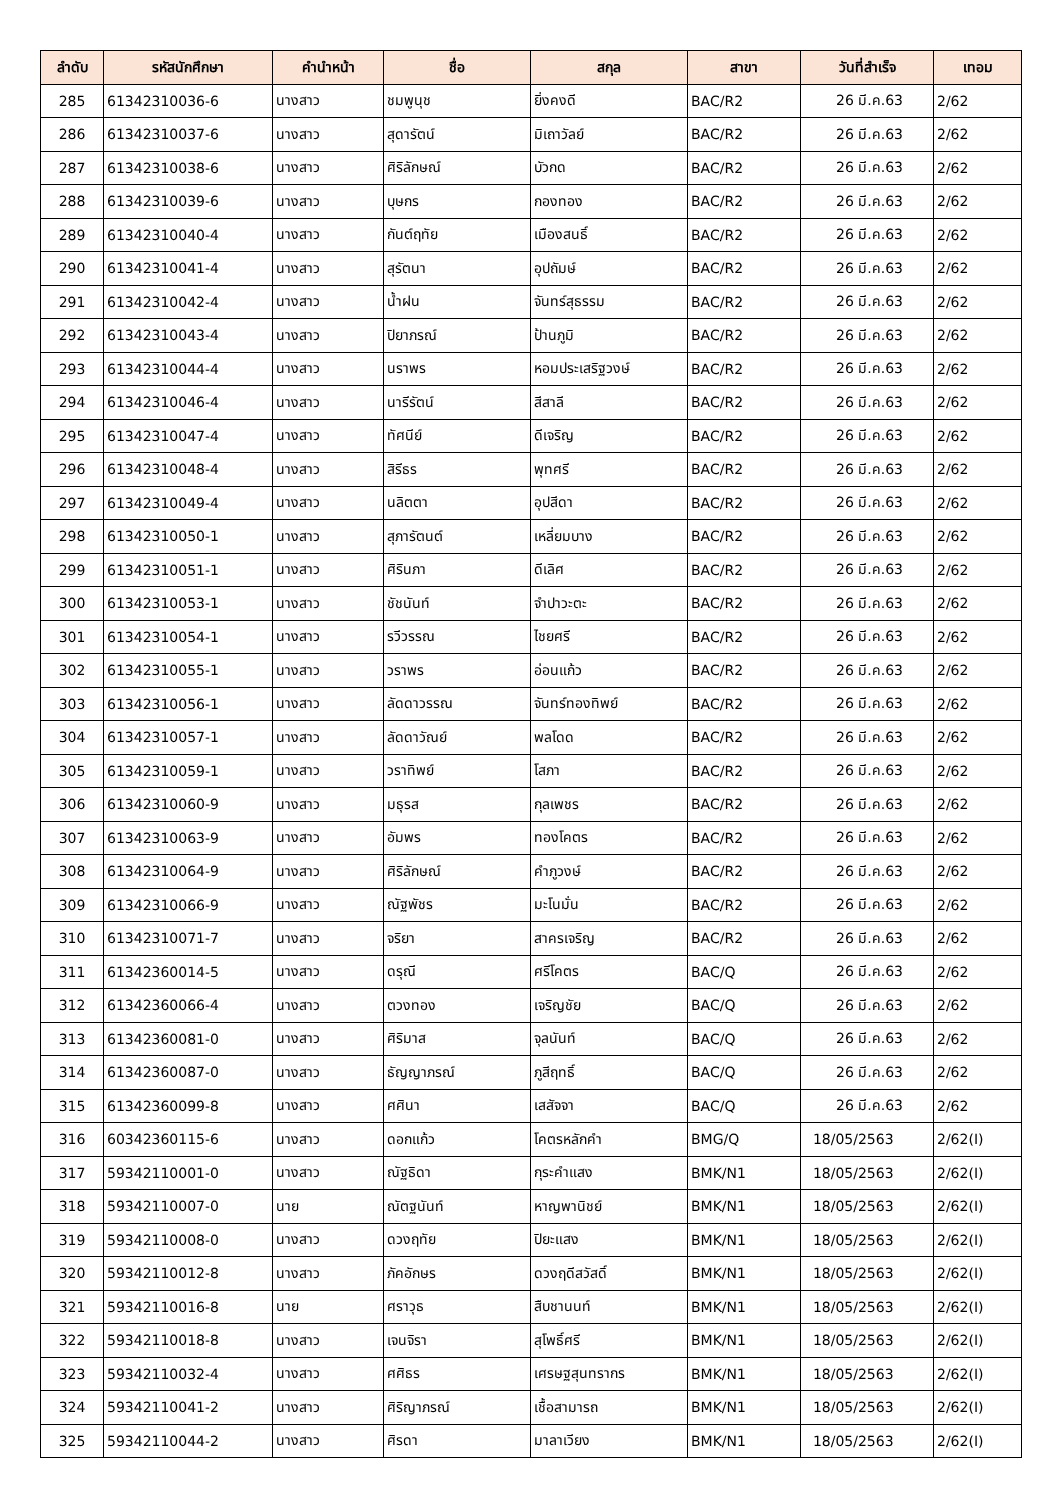| ลำดับ | รหัสนักศึกษา | คำนำหน้า | ชื่อ | สกุล | สาขา | วันที่สำเร็จ | เทอม |
| --- | --- | --- | --- | --- | --- | --- | --- |
| 285 | 61342310036-6 | นางสาว | ชมพูนุช | ยิ่งคงดี | BAC/R2 | 26 มี.ค.63 | 2/62 |
| 286 | 61342310037-6 | นางสาว | สุดารัตน์ | มิเถาวัลย์ | BAC/R2 | 26 มี.ค.63 | 2/62 |
| 287 | 61342310038-6 | นางสาว | ศิริลักษณ์ | บัวกด | BAC/R2 | 26 มี.ค.63 | 2/62 |
| 288 | 61342310039-6 | นางสาว | บุษกร | กองทอง | BAC/R2 | 26 มี.ค.63 | 2/62 |
| 289 | 61342310040-4 | นางสาว | กันต์ฤทัย | เมืองสนธิ์ | BAC/R2 | 26 มี.ค.63 | 2/62 |
| 290 | 61342310041-4 | นางสาว | สุรัตนา | อุปถัมษ์ | BAC/R2 | 26 มี.ค.63 | 2/62 |
| 291 | 61342310042-4 | นางสาว | น้ำฝน | จันทร์สุธรรม | BAC/R2 | 26 มี.ค.63 | 2/62 |
| 292 | 61342310043-4 | นางสาว | ปิยาภรณ์ | ป้านภูมิ | BAC/R2 | 26 มี.ค.63 | 2/62 |
| 293 | 61342310044-4 | นางสาว | นราพร | หอมประเสริฐวงษ์ | BAC/R2 | 26 มี.ค.63 | 2/62 |
| 294 | 61342310046-4 | นางสาว | นารีรัตน์ | สีสาลี | BAC/R2 | 26 มี.ค.63 | 2/62 |
| 295 | 61342310047-4 | นางสาว | ทัศนีย์ | ดีเจริญ | BAC/R2 | 26 มี.ค.63 | 2/62 |
| 296 | 61342310048-4 | นางสาว | สิรีธร | พุทศรี | BAC/R2 | 26 มี.ค.63 | 2/62 |
| 297 | 61342310049-4 | นางสาว | นลิตตา | อุปสีดา | BAC/R2 | 26 มี.ค.63 | 2/62 |
| 298 | 61342310050-1 | นางสาว | สุภารัตนต์ | เหลี่ยมบาง | BAC/R2 | 26 มี.ค.63 | 2/62 |
| 299 | 61342310051-1 | นางสาว | ศิรินภา | ดีเลิศ | BAC/R2 | 26 มี.ค.63 | 2/62 |
| 300 | 61342310053-1 | นางสาว | ชัชนันท์ | จำปาวะตะ | BAC/R2 | 26 มี.ค.63 | 2/62 |
| 301 | 61342310054-1 | นางสาว | รวีวรรณ | ไชยศรี | BAC/R2 | 26 มี.ค.63 | 2/62 |
| 302 | 61342310055-1 | นางสาว | วราพร | อ่อนแก้ว | BAC/R2 | 26 มี.ค.63 | 2/62 |
| 303 | 61342310056-1 | นางสาว | ลัดดาวรรณ | จันทร์ทองทิพย์ | BAC/R2 | 26 มี.ค.63 | 2/62 |
| 304 | 61342310057-1 | นางสาว | ลัดดาวัณย์ | พลโดด | BAC/R2 | 26 มี.ค.63 | 2/62 |
| 305 | 61342310059-1 | นางสาว | วราทิพย์ | โสภา | BAC/R2 | 26 มี.ค.63 | 2/62 |
| 306 | 61342310060-9 | นางสาว | มธุรส | กุลเพชร | BAC/R2 | 26 มี.ค.63 | 2/62 |
| 307 | 61342310063-9 | นางสาว | อัมพร | ทองโคตร | BAC/R2 | 26 มี.ค.63 | 2/62 |
| 308 | 61342310064-9 | นางสาว | ศิริลักษณ์ | คำภูวงษ์ | BAC/R2 | 26 มี.ค.63 | 2/62 |
| 309 | 61342310066-9 | นางสาว | ณัฐพัชร | มะโนมั่น | BAC/R2 | 26 มี.ค.63 | 2/62 |
| 310 | 61342310071-7 | นางสาว | จริยา | สาครเจริญ | BAC/R2 | 26 มี.ค.63 | 2/62 |
| 311 | 61342360014-5 | นางสาว | ดรุณี | ศรีโคตร | BAC/Q | 26 มี.ค.63 | 2/62 |
| 312 | 61342360066-4 | นางสาว | ตวงทอง | เจริญชัย | BAC/Q | 26 มี.ค.63 | 2/62 |
| 313 | 61342360081-0 | นางสาว | ศิริมาส | จุลนันท์ | BAC/Q | 26 มี.ค.63 | 2/62 |
| 314 | 61342360087-0 | นางสาว | ธัญญาภรณ์ | ภูสีฤทธิ์ | BAC/Q | 26 มี.ค.63 | 2/62 |
| 315 | 61342360099-8 | นางสาว | ศศินา | เสสัจจา | BAC/Q | 26 มี.ค.63 | 2/62 |
| 316 | 60342360115-6 | นางสาว | ดอกแก้ว | โคตรหลักคำ | BMG/Q | 18/05/2563 | 2/62(I) |
| 317 | 59342110001-0 | นางสาว | ณัฐธิดา | กุระคำแสง | BMK/N1 | 18/05/2563 | 2/62(I) |
| 318 | 59342110007-0 | นาย | ณัตฐนันท์ | หาญพานิชย์ | BMK/N1 | 18/05/2563 | 2/62(I) |
| 319 | 59342110008-0 | นางสาว | ดวงฤทัย | ปิยะแสง | BMK/N1 | 18/05/2563 | 2/62(I) |
| 320 | 59342110012-8 | นางสาว | ภัคอักษร | ดวงฤดีสวัสดิ์ | BMK/N1 | 18/05/2563 | 2/62(I) |
| 321 | 59342110016-8 | นาย | ศราวุธ | สืบชานนท์ | BMK/N1 | 18/05/2563 | 2/62(I) |
| 322 | 59342110018-8 | นางสาว | เจนจิรา | สุโพธิ์ศรี | BMK/N1 | 18/05/2563 | 2/62(I) |
| 323 | 59342110032-4 | นางสาว | ศศิธร | เศรษฐสุนทรากร | BMK/N1 | 18/05/2563 | 2/62(I) |
| 324 | 59342110041-2 | นางสาว | ศิริญาภรณ์ | เชื้อสามารถ | BMK/N1 | 18/05/2563 | 2/62(I) |
| 325 | 59342110044-2 | นางสาว | ศิรดา | มาลาเวียง | BMK/N1 | 18/05/2563 | 2/62(I) |